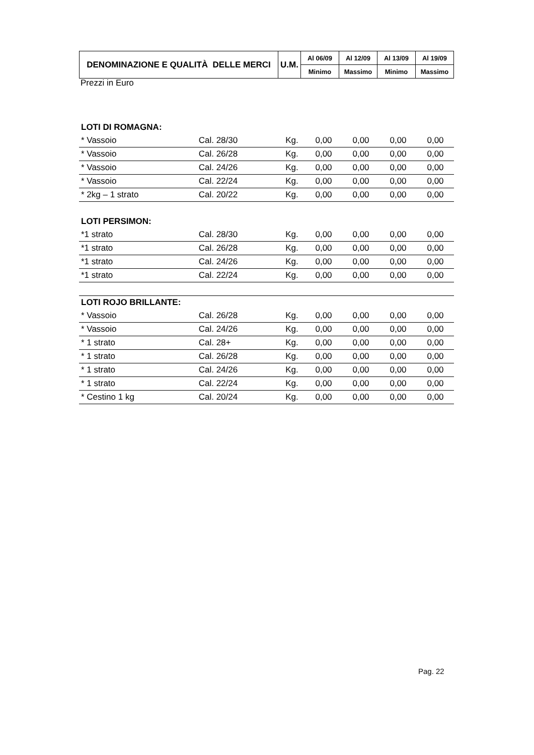| DENOMINAZIONE E QUALITÀ DELLE MERCI | U.M. | Al 06/09 | Al 12/09 | Al 13/09 | Al 19/09 |
| --- | --- | --- | --- | --- | --- |
| | | Minimo | Massimo | Minimo | Massimo |
Prezzi in Euro
| LOTI DI ROMAGNA: | | | | | | |
| * Vassoio | Cal. 28/30 | Kg. | 0,00 | 0,00 | 0,00 | 0,00 |
| * Vassoio | Cal. 26/28 | Kg. | 0,00 | 0,00 | 0,00 | 0,00 |
| * Vassoio | Cal. 24/26 | Kg. | 0,00 | 0,00 | 0,00 | 0,00 |
| * Vassoio | Cal. 22/24 | Kg. | 0,00 | 0,00 | 0,00 | 0,00 |
| * 2kg – 1 strato | Cal. 20/22 | Kg. | 0,00 | 0,00 | 0,00 | 0,00 |
| LOTI PERSIMON: | | | | | | |
| *1 strato | Cal. 28/30 | Kg. | 0,00 | 0,00 | 0,00 | 0,00 |
| *1 strato | Cal. 26/28 | Kg. | 0,00 | 0,00 | 0,00 | 0,00 |
| *1 strato | Cal. 24/26 | Kg. | 0,00 | 0,00 | 0,00 | 0,00 |
| *1 strato | Cal. 22/24 | Kg. | 0,00 | 0,00 | 0,00 | 0,00 |
| LOTI ROJO BRILLANTE: | | | | | | |
| * Vassoio | Cal. 26/28 | Kg. | 0,00 | 0,00 | 0,00 | 0,00 |
| * Vassoio | Cal. 24/26 | Kg. | 0,00 | 0,00 | 0,00 | 0,00 |
| * 1 strato | Cal. 28+ | Kg. | 0,00 | 0,00 | 0,00 | 0,00 |
| * 1 strato | Cal. 26/28 | Kg. | 0,00 | 0,00 | 0,00 | 0,00 |
| * 1 strato | Cal. 24/26 | Kg. | 0,00 | 0,00 | 0,00 | 0,00 |
| * 1 strato | Cal. 22/24 | Kg. | 0,00 | 0,00 | 0,00 | 0,00 |
| * Cestino 1 kg | Cal. 20/24 | Kg. | 0,00 | 0,00 | 0,00 | 0,00 |
Pag. 22